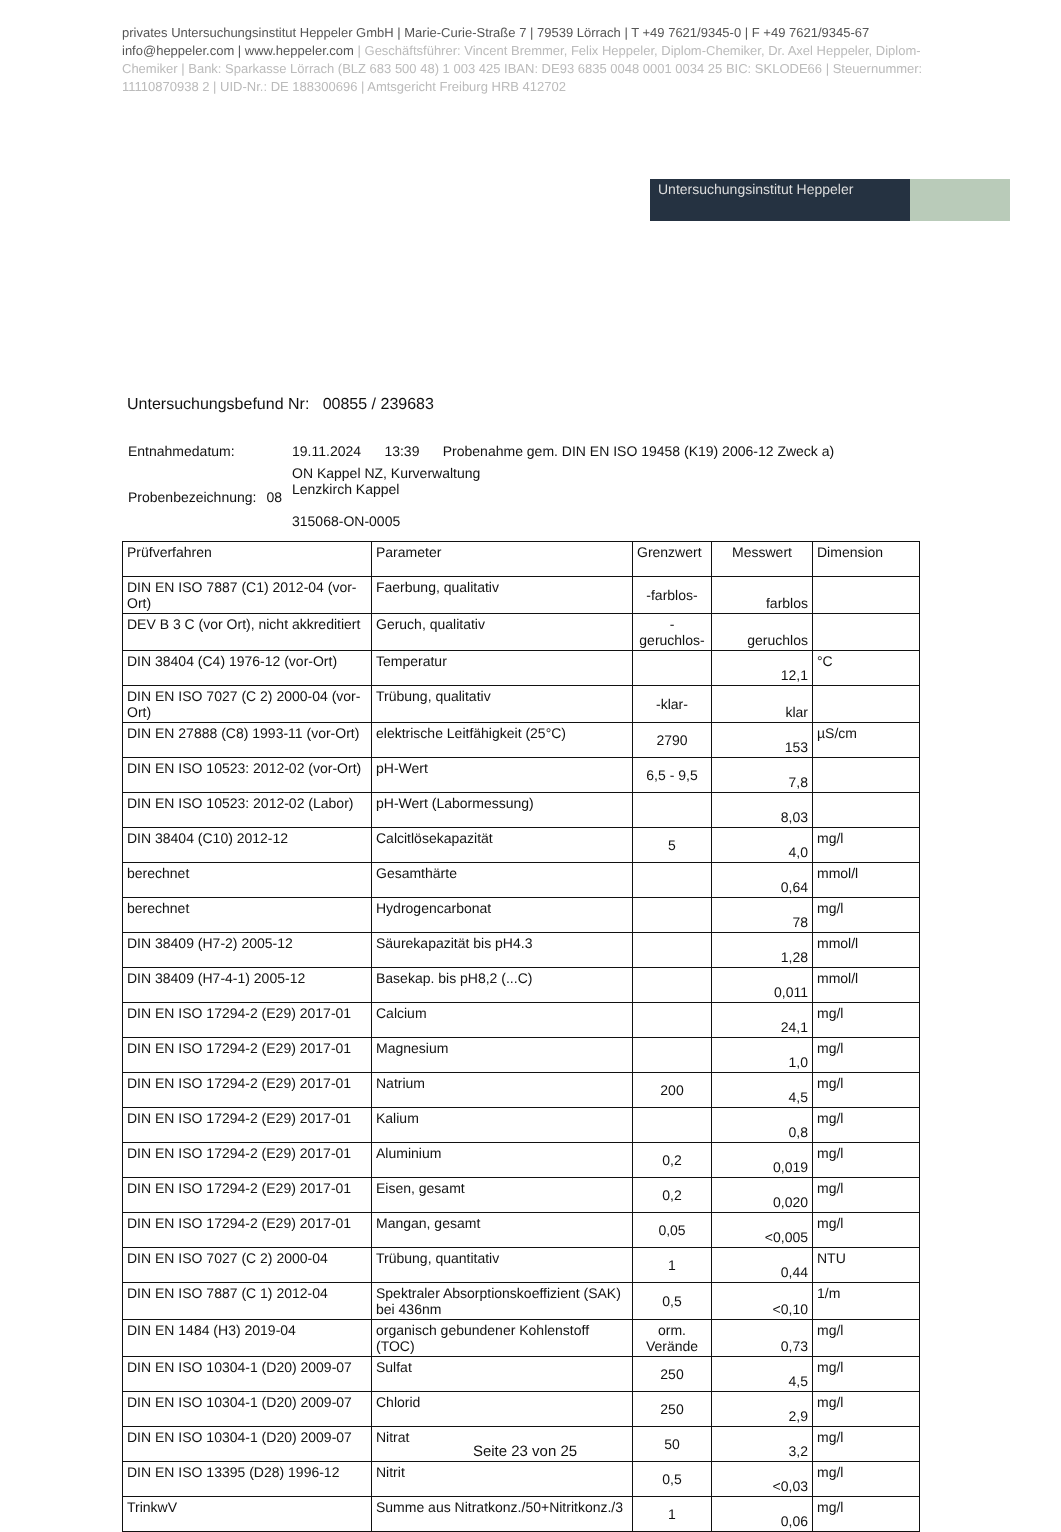privates Untersuchungsinstitut Heppeler GmbH | Marie-Curie-Straße 7 | 79539 Lörrach | T +49 7621/9345-0 | F +49 7621/9345-67 info@heppeler.com | www.heppeler.com | Geschäftsführer: Vincent Bremmer, Felix Heppeler, Diplom-Chemiker, Dr. Axel Heppeler, Diplom-Chemiker | Bank: Sparkasse Lörrach (BLZ 683 500 48) 1 003 425 IBAN: DE93 6835 0048 0001 0034 25 BIC: SKLODE66 | Steuernummer: 11110870938 2 | UID-Nr.: DE 188300696 | Amtsgericht Freiburg HRB 412702
Untersuchungsinstitut Heppeler
Untersuchungsbefund Nr: 00855 / 239683
| Entnahmedatum: | | 19.11.2024 13:39 Probenahme gem. DIN EN ISO 19458 (K19) 2006-12 Zweck a) |
| Probenbezeichnung: | 08 | ON Kappel NZ, Kurverwaltung Lenzkirch Kappel 315068-ON-0005 |
| Prüfverfahren | Parameter | Grenzwert | Messwert | Dimension |
| --- | --- | --- | --- | --- |
| DIN EN ISO 7887 (C1) 2012-04 (vor-Ort) | Faerbung, qualitativ | -farblos- | farblos | |
| DEV B 3 C (vor Ort), nicht akkreditiert | Geruch, qualitativ | -geruchlos- | geruchlos | |
| DIN 38404 (C4) 1976-12 (vor-Ort) | Temperatur | | 12,1 | °C |
| DIN EN ISO 7027 (C 2) 2000-04 (vor-Ort) | Trübung, qualitativ | -klar- | klar | |
| DIN EN 27888 (C8) 1993-11 (vor-Ort) | elektrische Leitfähigkeit (25°C) | 2790 | 153 | µS/cm |
| DIN EN ISO 10523: 2012-02 (vor-Ort) | pH-Wert | 6,5 - 9,5 | 7,8 | |
| DIN EN ISO 10523: 2012-02 (Labor) | pH-Wert (Labormessung) | | 8,03 | |
| DIN 38404 (C10) 2012-12 | Calcitlösekapazität | 5 | 4,0 | mg/l |
| berechnet | Gesamthärte | | 0,64 | mmol/l |
| berechnet | Hydrogencarbonat | | 78 | mg/l |
| DIN 38409 (H7-2) 2005-12 | Säurekapazität bis pH4.3 | | 1,28 | mmol/l |
| DIN 38409 (H7-4-1) 2005-12 | Basekap. bis pH8,2 (...C) | | 0,011 | mmol/l |
| DIN EN ISO 17294-2 (E29) 2017-01 | Calcium | | 24,1 | mg/l |
| DIN EN ISO 17294-2 (E29) 2017-01 | Magnesium | | 1,0 | mg/l |
| DIN EN ISO 17294-2 (E29) 2017-01 | Natrium | 200 | 4,5 | mg/l |
| DIN EN ISO 17294-2 (E29) 2017-01 | Kalium | | 0,8 | mg/l |
| DIN EN ISO 17294-2 (E29) 2017-01 | Aluminium | 0,2 | 0,019 | mg/l |
| DIN EN ISO 17294-2 (E29) 2017-01 | Eisen, gesamt | 0,2 | 0,020 | mg/l |
| DIN EN ISO 17294-2 (E29) 2017-01 | Mangan, gesamt | 0,05 | <0,005 | mg/l |
| DIN EN ISO 7027 (C 2) 2000-04 | Trübung, quantitativ | 1 | 0,44 | NTU |
| DIN EN ISO 7887 (C 1) 2012-04 | Spektraler Absorptionskoeffizient (SAK) bei 436nm | 0,5 | <0,10 | 1/m |
| DIN EN 1484 (H3) 2019-04 | organisch gebundener Kohlenstoff (TOC) | orm. Verände | 0,73 | mg/l |
| DIN EN ISO 10304-1 (D20) 2009-07 | Sulfat | 250 | 4,5 | mg/l |
| DIN EN ISO 10304-1 (D20) 2009-07 | Chlorid | 250 | 2,9 | mg/l |
| DIN EN ISO 10304-1 (D20) 2009-07 | Nitrat | 50 | 3,2 | mg/l |
| DIN EN ISO 13395 (D28) 1996-12 | Nitrit | 0,5 | <0,03 | mg/l |
| TrinkwV | Summe aus Nitratkonz./50+Nitritkonz./3 | 1 | 0,06 | mg/l |
Seite 23 von 25